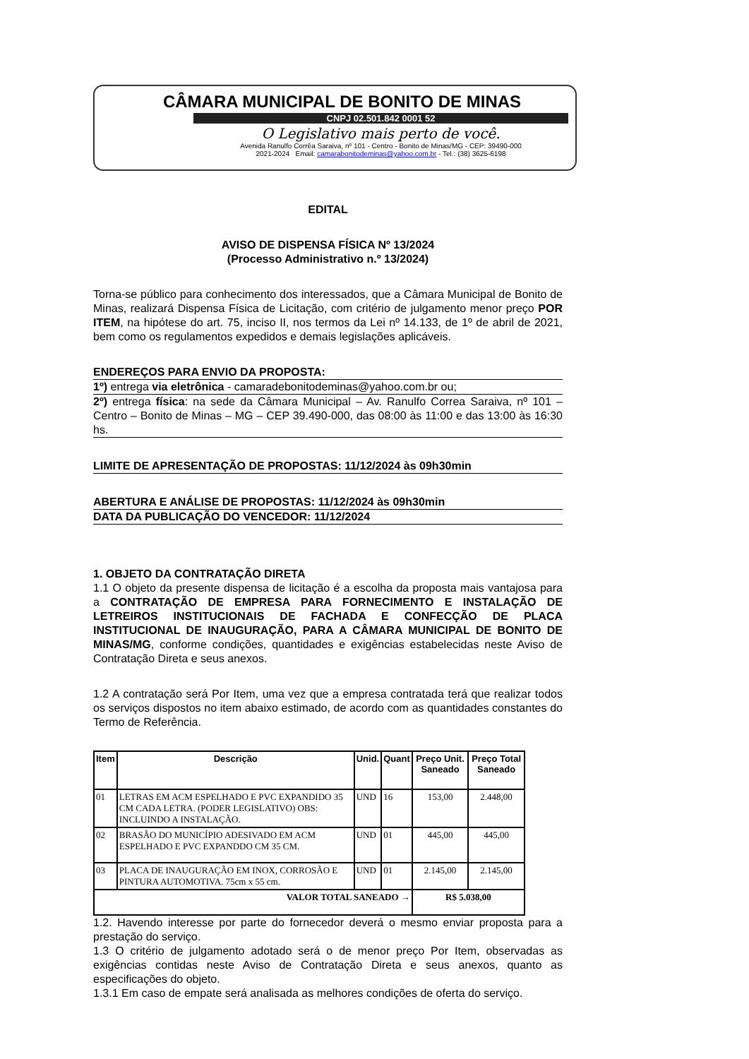CÂMARA MUNICIPAL DE BONITO DE MINAS
CNPJ 02.501.842 0001 52
O Legislativo mais perto de você.
Avenida Ranulfo Corrêa Saraiva, nº 101 - Centro - Bonito de Minas/MG - CEP: 39490-000
2021-2024 Email: camarabonitodeminas@yahoo.com.br - Tel.: (38) 3625-6198
EDITAL
AVISO DE DISPENSA FÍSICA Nº 13/2024
(Processo Administrativo n.º 13/2024)
Torna-se público para conhecimento dos interessados, que a Câmara Municipal de Bonito de Minas, realizará Dispensa Física de Licitação, com critério de julgamento menor preço POR ITEM, na hipótese do art. 75, inciso II, nos termos da Lei nº 14.133, de 1º de abril de 2021, bem como os regulamentos expedidos e demais legislações aplicáveis.
ENDEREÇOS PARA ENVIO DA PROPOSTA:
1º) entrega via eletrônica - camaradebonitodeminas@yahoo.com.br ou;
2º) entrega física: na sede da Câmara Municipal – Av. Ranulfo Correa Saraiva, nº 101 – Centro – Bonito de Minas – MG – CEP 39.490-000, das 08:00 às 11:00 e das 13:00 às 16:30 hs.
LIMITE DE APRESENTAÇÃO DE PROPOSTAS: 11/12/2024 às 09h30min
ABERTURA E ANÁLISE DE PROPOSTAS: 11/12/2024 às 09h30min
DATA DA PUBLICAÇÃO DO VENCEDOR: 11/12/2024
1. OBJETO DA CONTRATAÇÃO DIRETA
1.1 O objeto da presente dispensa de licitação é a escolha da proposta mais vantajosa para a CONTRATAÇÃO DE EMPRESA PARA FORNECIMENTO E INSTALAÇÃO DE LETREIROS INSTITUCIONAIS DE FACHADA E CONFECÇÃO DE PLACA INSTITUCIONAL DE INAUGURAÇÃO, PARA A CÂMARA MUNICIPAL DE BONITO DE MINAS/MG, conforme condições, quantidades e exigências estabelecidas neste Aviso de Contratação Direta e seus anexos.
1.2 A contratação será Por Item, uma vez que a empresa contratada terá que realizar todos os serviços dispostos no item abaixo estimado, de acordo com as quantidades constantes do Termo de Referência.
| Item | Descrição | Unid. | Quant | Preço Unit. Saneado | Preço Total Saneado |
| --- | --- | --- | --- | --- | --- |
| 01 | LETRAS EM ACM ESPELHADO E PVC EXPANDIDO 35 CM CADA LETRA. (PODER LEGISLATIVO) OBS: INCLUINDO A INSTALAÇÃO. | UND | 16 | 153,00 | 2.448,00 |
| 02 | BRASÃO DO MUNICÍPIO ADESIVADO EM ACM ESPELHADO E PVC EXPANDDO CM 35 CM. | UND | 01 | 445,00 | 445,00 |
| 03 | PLACA DE INAUGURAÇÃO EM INOX, CORROSÃO E PINTURA AUTOMOTIVA. 75cm x 55 cm. | UND | 01 | 2.145,00 | 2.145,00 |
| VALOR TOTAL SANEADO → | | | | R$ 5.038,00 | |
1.2. Havendo interesse por parte do fornecedor deverá o mesmo enviar proposta para a prestação do serviço.
1.3 O critério de julgamento adotado será o de menor preço Por Item, observadas as exigências contidas neste Aviso de Contratação Direta e seus anexos, quanto as especificações do objeto.
1.3.1 Em caso de empate será analisada as melhores condições de oferta do serviço.